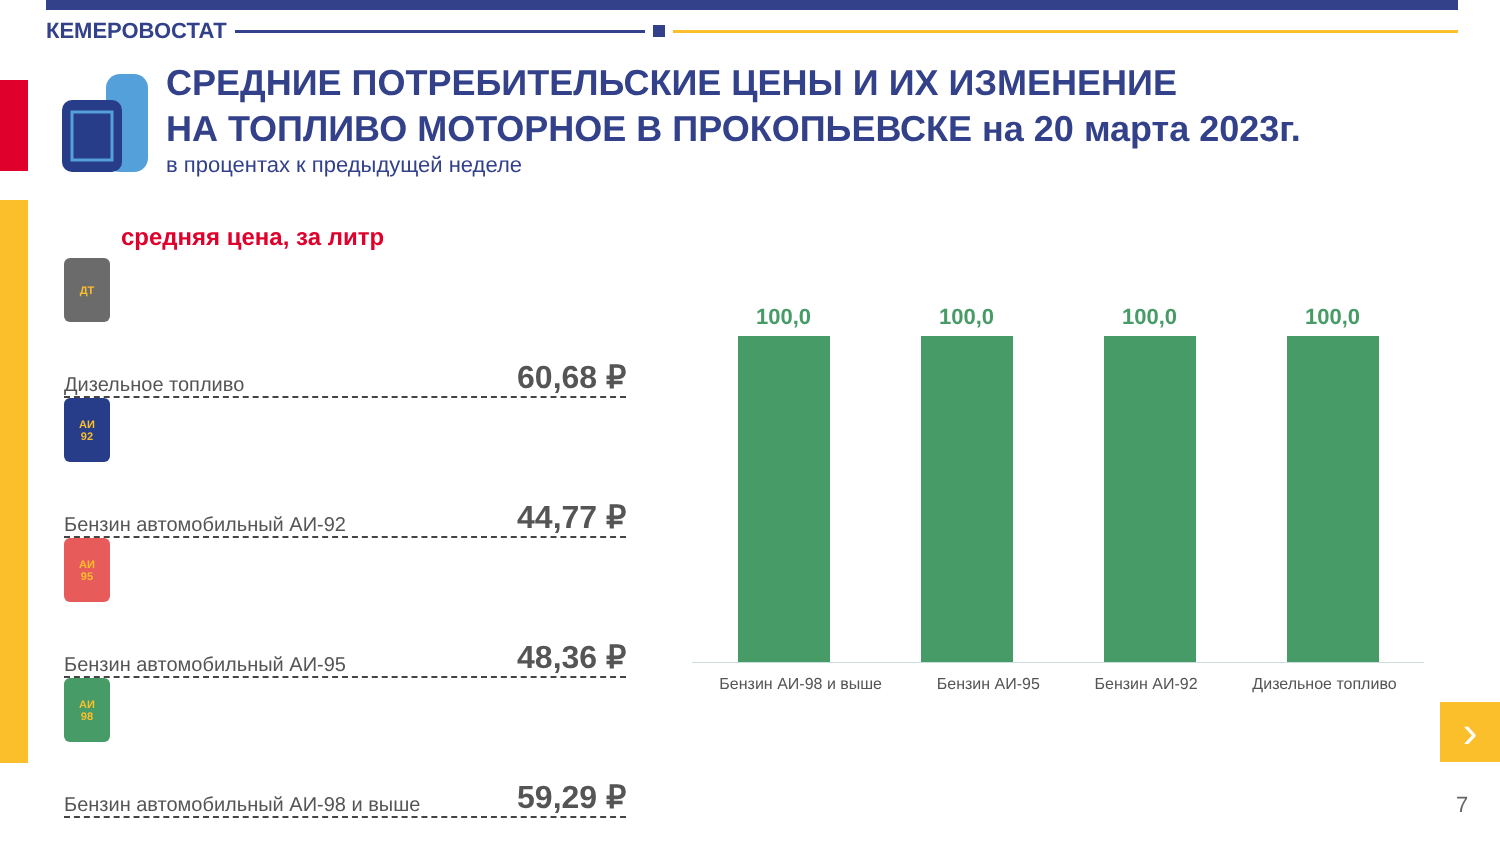КЕМЕРОВОСТАТ
СРЕДНИЕ ПОТРЕБИТЕЛЬСКИЕ ЦЕНЫ И ИХ ИЗМЕНЕНИЕ
НА ТОПЛИВО МОТОРНОЕ В ПРОКОПЬЕВСКЕ на 20 марта 2023г.
в процентах к предыдущей неделе
средняя цена, за литр
ДТ
Дизельное топливо 60,68 ₽
АИ
92
Бензин автомобильный АИ-92 44,77 ₽
АИ
95
Бензин автомобильный АИ-95 48,36 ₽
АИ
98
Бензин автомобильный АИ-98 и выше 59,29 ₽
100,0
100,0
100,0
100,0
Бензин АИ-98 и выше Бензин АИ-95 Бензин АИ-92 Дизельное топливо
›
7